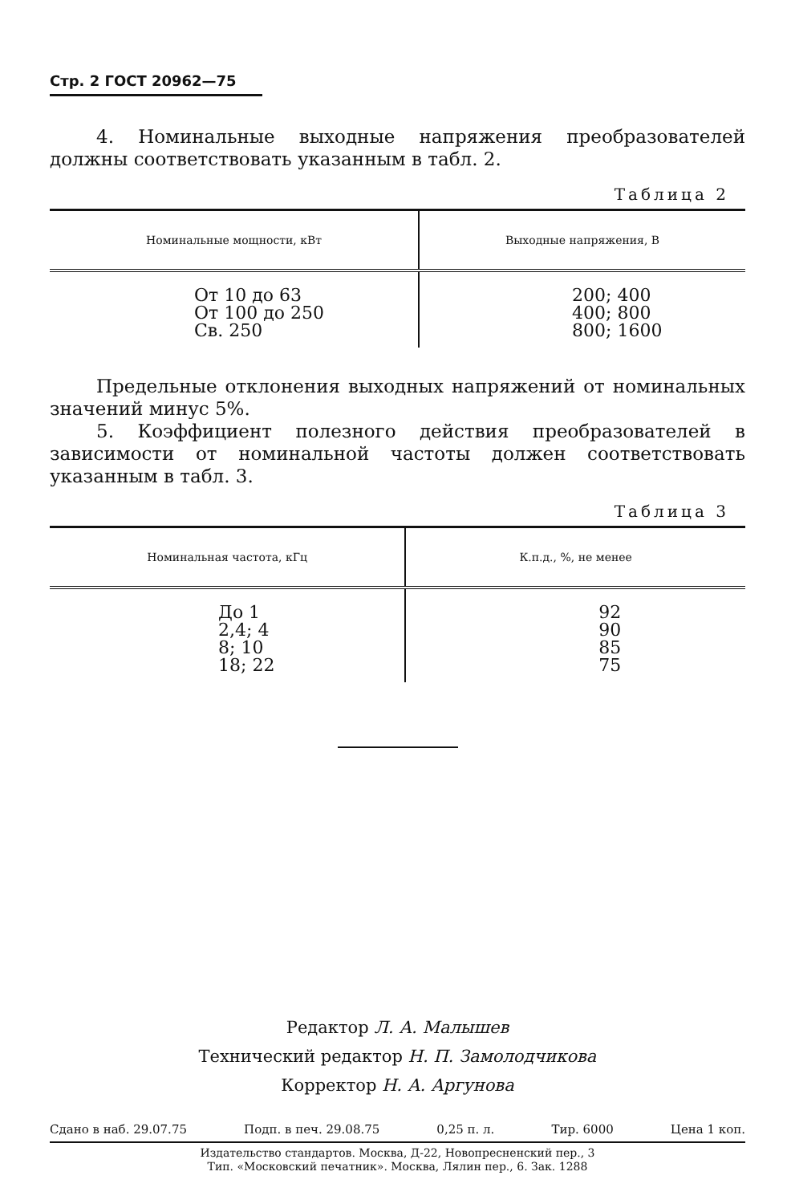Стр. 2 ГОСТ 20962—75
4. Номинальные выходные напряжения преобразователей должны соответствовать указанным в табл. 2.
Таблица 2
| Номинальные мощности, кВт | Выходные напряжения, В |
| --- | --- |
| От 10 до 63 От 100 до 250 Св. 250 | 200; 400 400; 800 800; 1600 |
Предельные отклонения выходных напряжений от номинальных значений минус 5%.
5. Коэффициент полезного действия преобразователей в зависимости от номинальной частоты должен соответствовать указанным в табл. 3.
Таблица 3
| Номинальная частота, кГц | К.п.д., %, не менее |
| --- | --- |
| До 1 2,4; 4 8; 10 18; 22 | 92 90 85 75 |
Редактор Л. А. Малышев
Технический редактор Н. П. Замолодчикова
Корректор Н. А. Аргунова
Сдано в наб. 29.07.75 Подп. в печ. 29.08.75 0,25 п. л. Тир. 6000 Цена 1 коп.
Издательство стандартов. Москва, Д-22, Новопресненский пер., 3
Тип. «Московский печатник». Москва, Лялин пер., 6. Зак. 1288